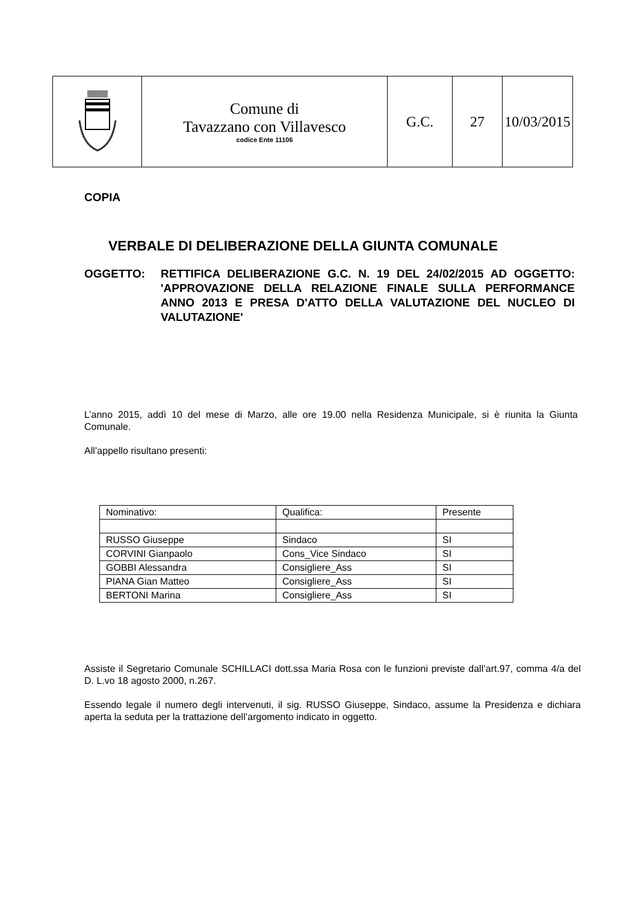| | Comune di Tavazzano con Villavesco codice Ente 11106 | G.C. | 27 | 10/03/2015 |
COPIA
VERBALE DI DELIBERAZIONE DELLA GIUNTA COMUNALE
OGGETTO: RETTIFICA DELIBERAZIONE G.C. N. 19 DEL 24/02/2015 AD OGGETTO: 'APPROVAZIONE DELLA RELAZIONE FINALE SULLA PERFORMANCE ANNO 2013 E PRESA D'ATTO DELLA VALUTAZIONE DEL NUCLEO DI VALUTAZIONE'
L’anno 2015, addì 10 del mese di Marzo, alle ore 19.00 nella Residenza Municipale, si è riunita la Giunta Comunale.
All’appello risultano presenti:
| Nominativo: | Qualifica: | Presente |
| RUSSO Giuseppe | Sindaco | SI |
| CORVINI Gianpaolo | Cons_Vice Sindaco | SI |
| GOBBI Alessandra | Consigliere_Ass | SI |
| PIANA Gian Matteo | Consigliere_Ass | SI |
| BERTONI Marina | Consigliere_Ass | SI |
Assiste il Segretario Comunale SCHILLACI dott.ssa Maria Rosa con le funzioni previste dall’art.97, comma 4/a del D. L.vo 18 agosto 2000, n.267.
Essendo legale il numero degli intervenuti, il sig. RUSSO Giuseppe, Sindaco, assume la Presidenza e dichiara aperta la seduta per la trattazione dell’argomento indicato in oggetto.